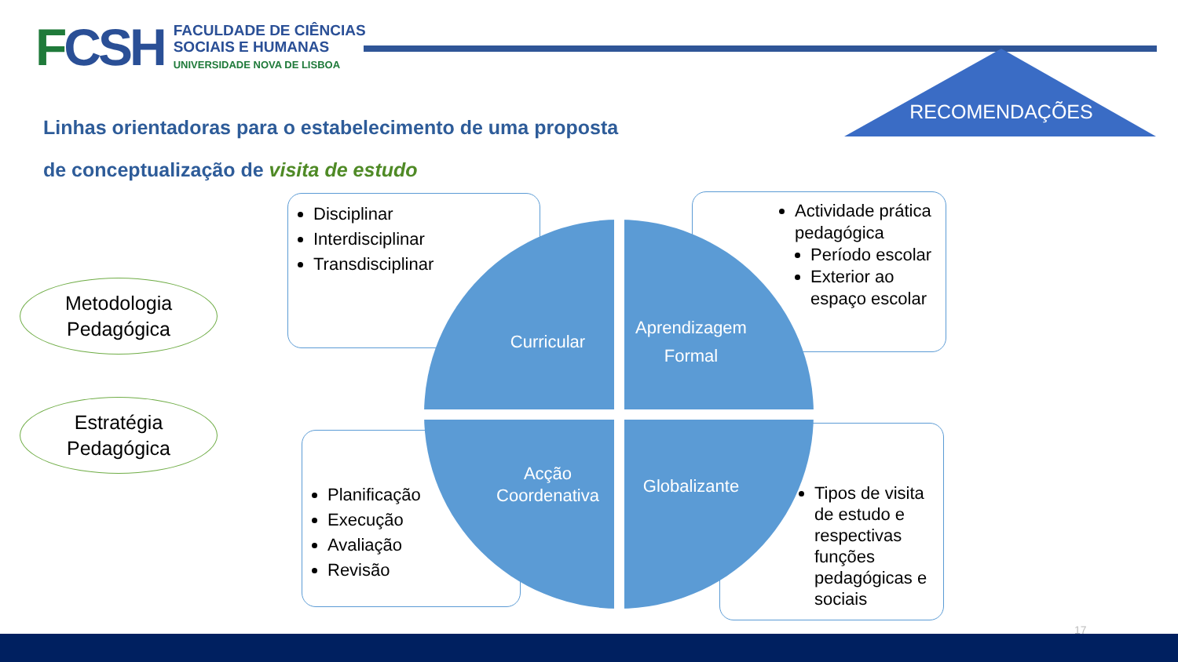FCSH
FACULDADE DE CIÊNCIAS
SOCIAIS E HUMANAS
UNIVERSIDADE NOVA DE LISBOA
RECOMENDAÇÕES
Linhas orientadoras para o estabelecimento de uma proposta
de conceptualização de visita de estudo
Metodologia
Pedagógica
Estratégia
Pedagógica
Disciplinar
Interdisciplinar
Transdisciplinar
Actividade prática pedagógica
Período escolar
Exterior ao espaço escolar
Planificação
Execução
Avaliação
Revisão
Tipos de visita de estudo e respectivas funções pedagógicas e sociais
Curricular
Aprendizagem
Formal
Acção
Coordenativa
Globalizante
17